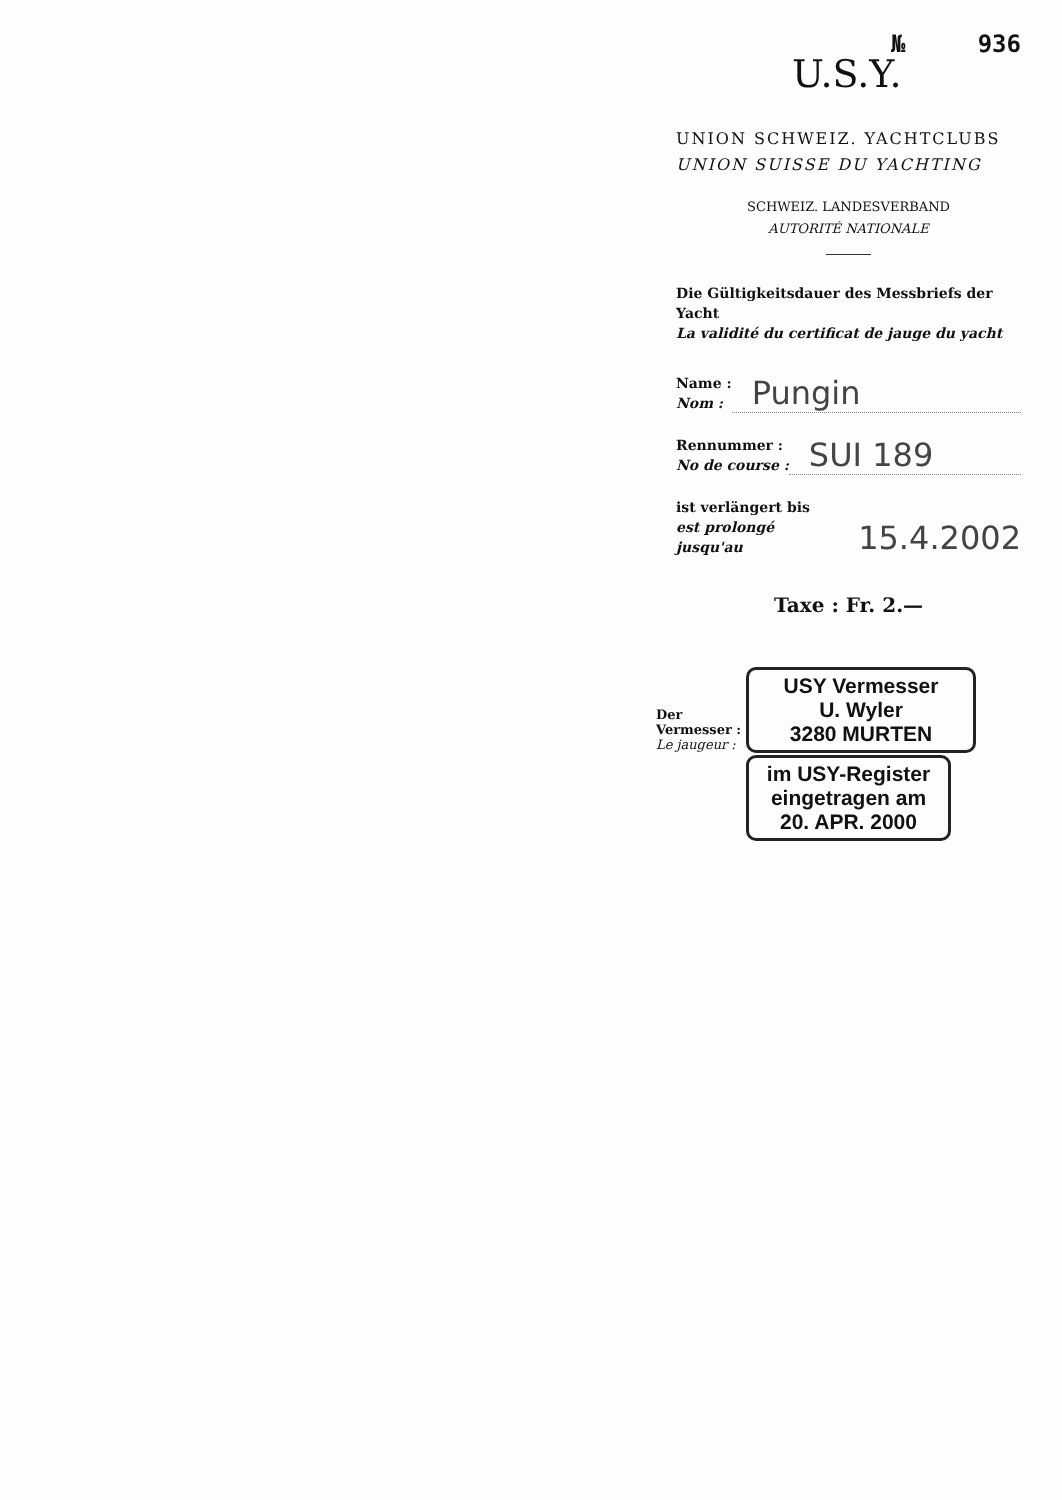№ 936
U.S.Y.
UNION SCHWEIZ. YACHTCLUBS
UNION SUISSE DU YACHTING
SCHWEIZ. LANDESVERBAND
AUTORITÉ NATIONALE
Die Gültigkeitsdauer des Messbriefs der Yacht
La validité du certificat de jauge du yacht
Name :
Nom :
Pungin
Rennummer :
No de course :
SUI 189
ist verlängert bis
est prolongé jusqu'au
15.4.2002
Taxe : Fr. 2.—
Der Vermesser :
Le jaugeur :
USY Vermesser
U. Wyler
3280 MURTEN
im USY-Register
eingetragen am
20. APR. 2000